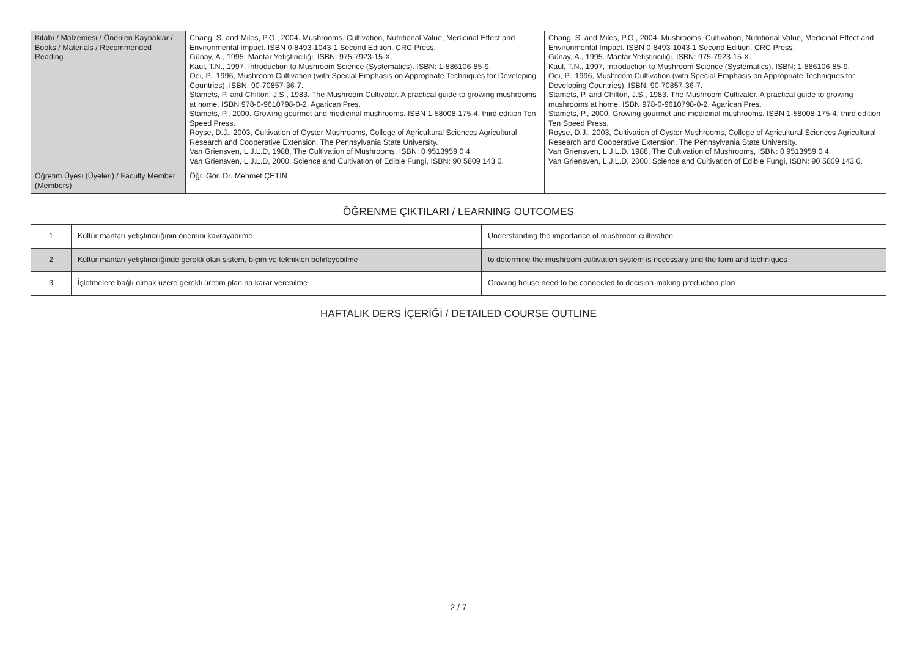| Kitabı / Malzemesi / Önerilen Kaynaklar / Books / Materials / Recommended Reading | Chang, S. and Miles, P.G., 2004. Mushrooms. Cultivation, Nutritional Value, Medicinal Effect and Environmental Impact. ISBN 0-8493-1043-1 Second Edition. CRC Press. Günay, A., 1995. Mantar Yetiştiriciliği. ISBN: 975-7923-15-X. Kaul, T.N., 1997, Introduction to Mushroom Science (Systematics). ISBN: 1-886106-85-9. Oei, P., 1996, Mushroom Cultivation (with Special Emphasis on Appropriate Techniques for Developing Countries), ISBN: 90-70857-36-7. Stamets, P. and Chilton, J.S., 1983. The Mushroom Cultivator. A practical guide to growing mushrooms at home. ISBN 978-0-9610798-0-2. Agarican Pres. Stamets, P., 2000. Growing gourmet and medicinal mushrooms. ISBN 1-58008-175-4. third edition Ten Speed Press. Royse, D.J., 2003, Cultivation of Oyster Mushrooms, College of Agricultural Sciences Agricultural Research and Cooperative Extension, The Pennsylvania State University. Van Griensven, L.J.L.D, 1988, The Cultivation of Mushrooms, ISBN: 0 9513959 0 4. Van Griensven, L.J.L.D, 2000, Science and Cultivation of Edible Fungi, ISBN: 90 5809 143 0. | Chang, S. and Miles, P.G., 2004. Mushrooms. Cultivation, Nutritional Value, Medicinal Effect and Environmental Impact. ISBN 0-8493-1043-1 Second Edition. CRC Press. Günay, A., 1995. Mantar Yetiştiriciliği. ISBN: 975-7923-15-X. Kaul, T.N., 1997, Introduction to Mushroom Science (Systematics). ISBN: 1-886106-85-9. Oei, P., 1996, Mushroom Cultivation (with Special Emphasis on Appropriate Techniques for Developing Countries), ISBN: 90-70857-36-7. Stamets, P. and Chilton, J.S., 1983. The Mushroom Cultivator. A practical guide to growing mushrooms at home. ISBN 978-0-9610798-0-2. Agarican Pres. Stamets, P., 2000. Growing gourmet and medicinal mushrooms. ISBN 1-58008-175-4. third edition Ten Speed Press. Royse, D.J., 2003, Cultivation of Oyster Mushrooms, College of Agricultural Sciences Agricultural Research and Cooperative Extension, The Pennsylvania State University. Van Griensven, L.J.L.D, 1988, The Cultivation of Mushrooms, ISBN: 0 9513959 0 4. Van Griensven, L.J.L.D, 2000, Science and Cultivation of Edible Fungi, ISBN: 90 5809 143 0. |
| Öğretim Üyesi (Üyeleri) / Faculty Member (Members) | Öğr. Gör. Dr. Mehmet ÇETİN | |
ÖĞRENME ÇIKTILARI / LEARNING OUTCOMES
| 1 | Kültür mantarı yetiştiriciliğinin önemini kavrayabilme | Understanding the importance of mushroom cultivation |
| 2 | Kültür mantarı yetiştiriciliğinde gerekli olan sistem, biçim ve teknikleri belirleyebilme | to determine the mushroom cultivation system is necessary and the form and techniques |
| 3 | İşletmelere bağlı olmak üzere gerekli üretim planına karar verebilme | Growing house need to be connected to decision-making production plan |
HAFTALIK DERS İÇERİĞİ / DETAILED COURSE OUTLINE
2 / 7